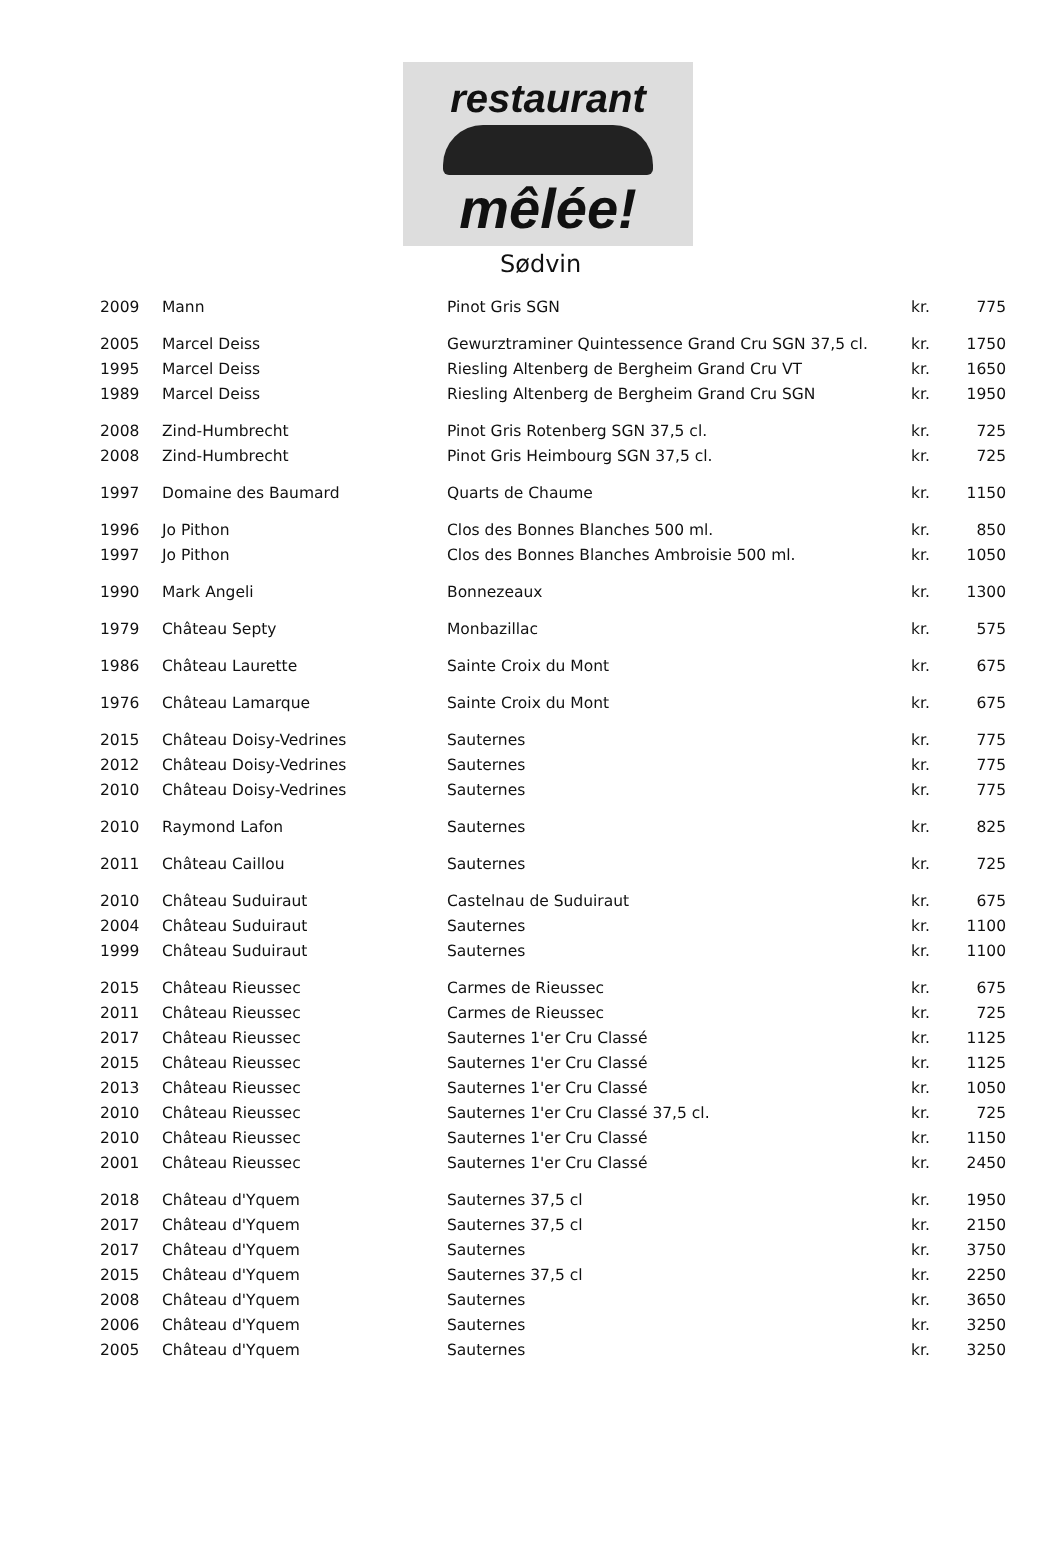restaurant
mêlée!
Sødvin
| 2009 | Mann | Pinot Gris SGN | kr. | 775 |
| 2005 | Marcel Deiss | Gewurztraminer Quintessence Grand Cru SGN 37,5 cl. | kr. | 1750 |
| 1995 | Marcel Deiss | Riesling Altenberg de Bergheim Grand Cru VT | kr. | 1650 |
| 1989 | Marcel Deiss | Riesling Altenberg de Bergheim Grand Cru SGN | kr. | 1950 |
| 2008 | Zind-Humbrecht | Pinot Gris Rotenberg SGN 37,5 cl. | kr. | 725 |
| 2008 | Zind-Humbrecht | Pinot Gris Heimbourg SGN 37,5 cl. | kr. | 725 |
| 1997 | Domaine des Baumard | Quarts de Chaume | kr. | 1150 |
| 1996 | Jo Pithon | Clos des Bonnes Blanches 500 ml. | kr. | 850 |
| 1997 | Jo Pithon | Clos des Bonnes Blanches Ambroisie 500 ml. | kr. | 1050 |
| 1990 | Mark Angeli | Bonnezeaux | kr. | 1300 |
| 1979 | Château Septy | Monbazillac | kr. | 575 |
| 1986 | Château Laurette | Sainte Croix du Mont | kr. | 675 |
| 1976 | Château Lamarque | Sainte Croix du Mont | kr. | 675 |
| 2015 | Château Doisy-Vedrines | Sauternes | kr. | 775 |
| 2012 | Château Doisy-Vedrines | Sauternes | kr. | 775 |
| 2010 | Château Doisy-Vedrines | Sauternes | kr. | 775 |
| 2010 | Raymond Lafon | Sauternes | kr. | 825 |
| 2011 | Château Caillou | Sauternes | kr. | 725 |
| 2010 | Château Suduiraut | Castelnau de Suduiraut | kr. | 675 |
| 2004 | Château Suduiraut | Sauternes | kr. | 1100 |
| 1999 | Château Suduiraut | Sauternes | kr. | 1100 |
| 2015 | Château Rieussec | Carmes de Rieussec | kr. | 675 |
| 2011 | Château Rieussec | Carmes de Rieussec | kr. | 725 |
| 2017 | Château Rieussec | Sauternes 1'er Cru Classé | kr. | 1125 |
| 2015 | Château Rieussec | Sauternes 1'er Cru Classé | kr. | 1125 |
| 2013 | Château Rieussec | Sauternes 1'er Cru Classé | kr. | 1050 |
| 2010 | Château Rieussec | Sauternes 1'er Cru Classé 37,5 cl. | kr. | 725 |
| 2010 | Château Rieussec | Sauternes 1'er Cru Classé | kr. | 1150 |
| 2001 | Château Rieussec | Sauternes 1'er Cru Classé | kr. | 2450 |
| 2018 | Château d'Yquem | Sauternes 37,5 cl | kr. | 1950 |
| 2017 | Château d'Yquem | Sauternes 37,5 cl | kr. | 2150 |
| 2017 | Château d'Yquem | Sauternes | kr. | 3750 |
| 2015 | Château d'Yquem | Sauternes 37,5 cl | kr. | 2250 |
| 2008 | Château d'Yquem | Sauternes | kr. | 3650 |
| 2006 | Château d'Yquem | Sauternes | kr. | 3250 |
| 2005 | Château d'Yquem | Sauternes | kr. | 3250 |